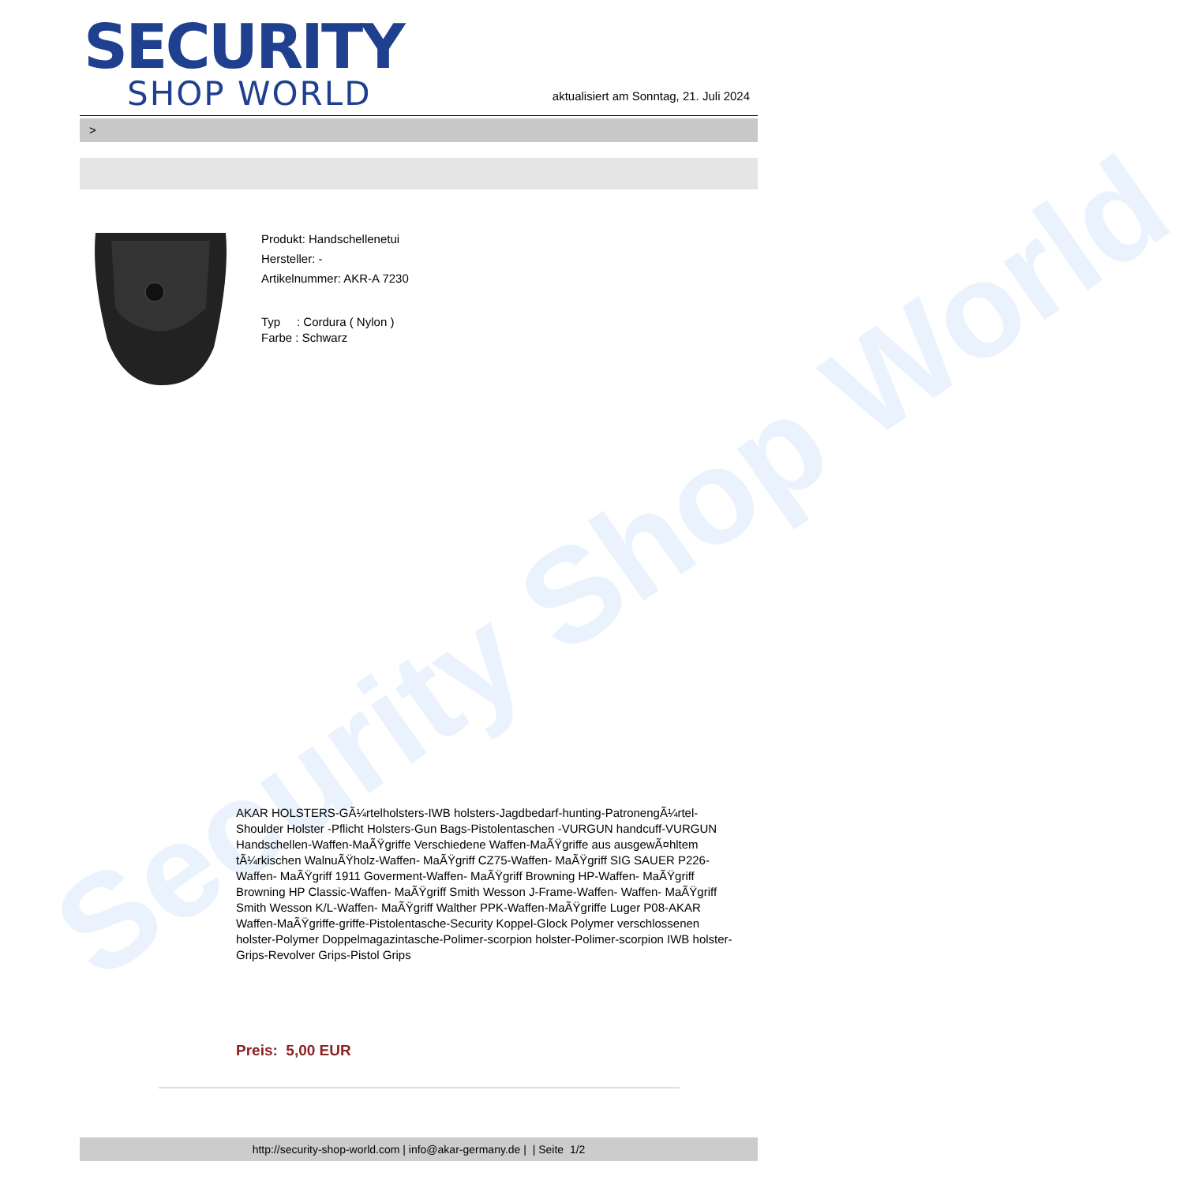Security Shop World
SECURITY
SHOP WORLD
aktualisiert am Sonntag, 21. Juli 2024
>
Produkt: Handschellenetui
Hersteller: -
Artikelnummer: AKR-A 7230
Typ : Cordura ( Nylon )
Farbe : Schwarz
AKAR HOLSTERS-GÃ¼rtelholsters-IWB holsters-Jagdbedarf-hunting-PatronengÃ¼rtel- Shoulder Holster -Pflicht Holsters-Gun Bags-Pistolentaschen -VURGUN handcuff-VURGUN Handschellen-Waffen-MaÃŸgriffe Verschiedene Waffen-MaÃŸgriffe aus ausgewÃ¤hltem tÃ¼rkischen WalnuÃŸholz-Waffen- MaÃŸgriff CZ75-Waffen- MaÃŸgriff SIG SAUER P226-Waffen- MaÃŸgriff 1911 Goverment-Waffen- MaÃŸgriff Browning HP-Waffen- MaÃŸgriff Browning HP Classic-Waffen- MaÃŸgriff Smith Wesson J-Frame-Waffen- Waffen- MaÃŸgriff Smith Wesson K/L-Waffen- MaÃŸgriff Walther PPK-Waffen-MaÃŸgriffe Luger P08-AKAR Waffen-MaÃŸgriffe-griffe-Pistolentasche-Security Koppel-Glock Polymer verschlossenen holster-Polymer Doppelmagazintasche-Polimer-scorpion holster-Polimer-scorpion IWB holster-Grips-Revolver Grips-Pistol Grips
Preis: 5,00 EUR
http://security-shop-world.com | info@akar-germany.de | | Seite 1/2